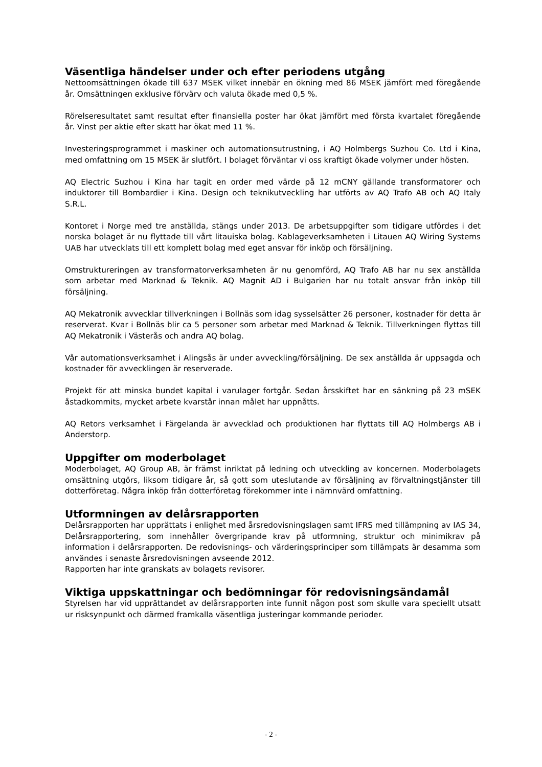Väsentliga händelser under och efter periodens utgång
Nettoomsättningen ökade till 637 MSEK vilket innebär en ökning med 86 MSEK jämfört med föregående år. Omsättningen exklusive förvärv och valuta ökade med 0,5 %.
Rörelseresultatet samt resultat efter finansiella poster har ökat jämfört med första kvartalet föregående år. Vinst per aktie efter skatt har ökat med 11 %.
Investeringsprogrammet i maskiner och automationsutrustning, i AQ Holmbergs Suzhou Co. Ltd i Kina, med omfattning om 15 MSEK är slutfört. I bolaget förväntar vi oss kraftigt ökade volymer under hösten.
AQ Electric Suzhou i Kina har tagit en order med värde på 12 mCNY gällande transformatorer och induktorer till Bombardier i Kina. Design och teknikutveckling har utförts av AQ Trafo AB och AQ Italy S.R.L.
Kontoret i Norge med tre anställda, stängs under 2013. De arbetsuppgifter som tidigare utfördes i det norska bolaget är nu flyttade till vårt litauiska bolag. Kablageverksamheten i Litauen AQ Wiring Systems UAB har utvecklats till ett komplett bolag med eget ansvar för inköp och försäljning.
Omstruktureringen av transformatorverksamheten är nu genomförd, AQ Trafo AB har nu sex anställda som arbetar med Marknad & Teknik. AQ Magnit AD i Bulgarien har nu totalt ansvar från inköp till försäljning.
AQ Mekatronik avvecklar tillverkningen i Bollnäs som idag sysselsätter 26 personer, kostnader för detta är reserverat. Kvar i Bollnäs blir ca 5 personer som arbetar med Marknad & Teknik. Tillverkningen flyttas till AQ Mekatronik i Västerås och andra AQ bolag.
Vår automationsverksamhet i Alingsås är under avveckling/försäljning. De sex anställda är uppsagda och kostnader för avvecklingen är reserverade.
Projekt för att minska bundet kapital i varulager fortgår. Sedan årsskiftet har en sänkning på 23 mSEK åstadkommits, mycket arbete kvarstår innan målet har uppnåtts.
AQ Retors verksamhet i Färgelanda är avvecklad och produktionen har flyttats till AQ Holmbergs AB i Anderstorp.
Uppgifter om moderbolaget
Moderbolaget, AQ Group AB, är främst inriktat på ledning och utveckling av koncernen. Moderbolagets omsättning utgörs, liksom tidigare år, så gott som uteslutande av försäljning av förvaltningstjänster till dotterföretag. Några inköp från dotterföretag förekommer inte i nämnvärd omfattning.
Utformningen av delårsrapporten
Delårsrapporten har upprättats i enlighet med årsredovisningslagen samt IFRS med tillämpning av IAS 34, Delårsrapportering, som innehåller övergripande krav på utformning, struktur och minimikrav på information i delårsrapporten. De redovisnings- och värderingsprinciper som tillämpats är desamma som användes i senaste årsredovisningen avseende 2012.
Rapporten har inte granskats av bolagets revisorer.
Viktiga uppskattningar och bedömningar för redovisningsändamål
Styrelsen har vid upprättandet av delårsrapporten inte funnit någon post som skulle vara speciellt utsatt ur risksynpunkt och därmed framkalla väsentliga justeringar kommande perioder.
- 2 -